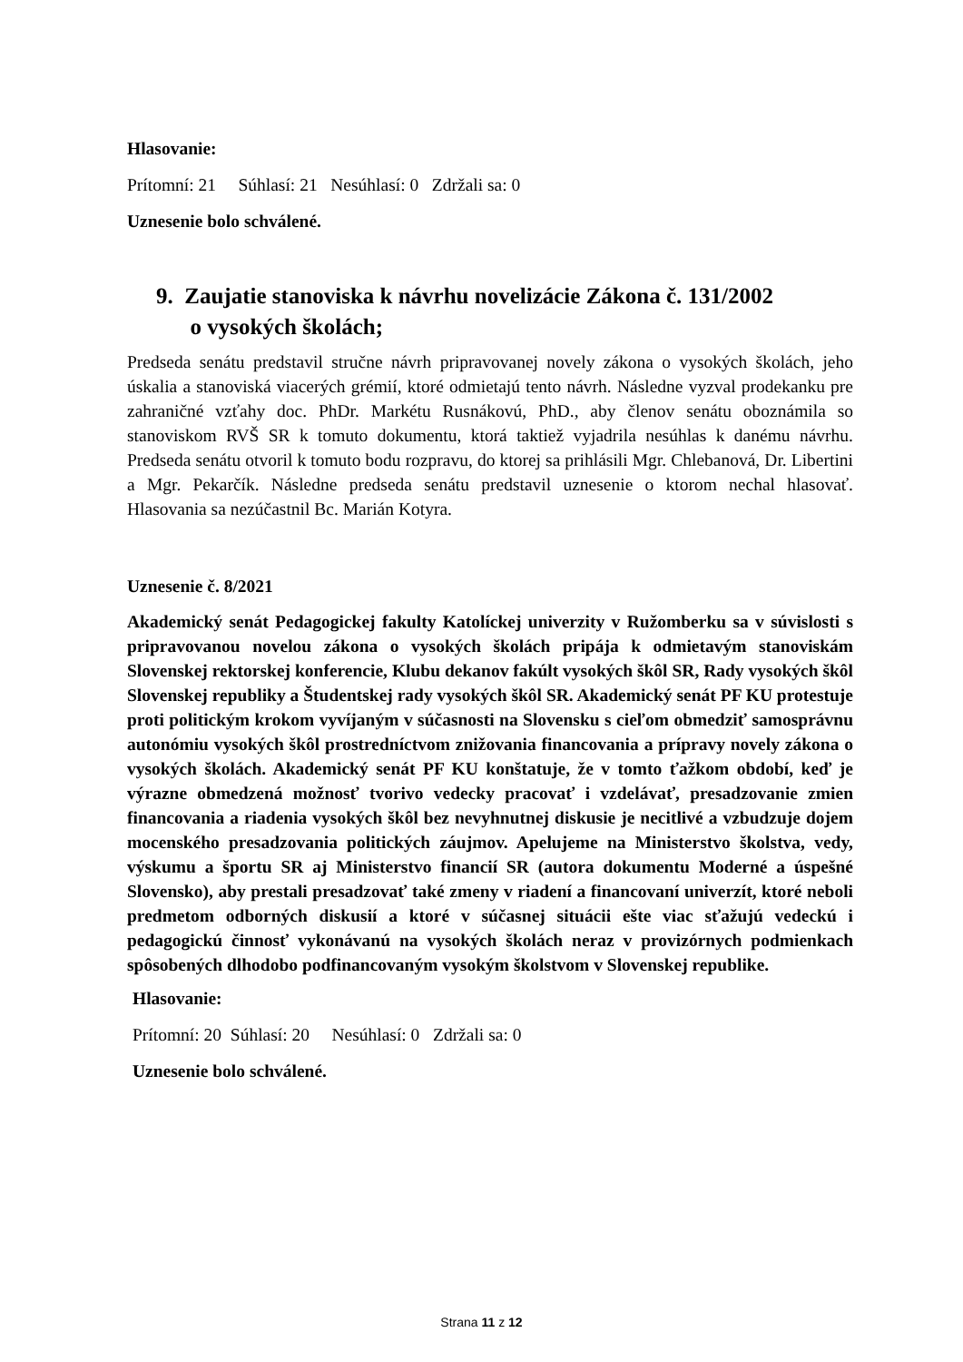Hlasovanie:
Prítomní: 21 Súhlasí: 21 Nesúhlasí: 0 Zdržali sa: 0
Uznesenie bolo schválené.
9. Zaujatie stanoviska k návrhu novelizácie Zákona č. 131/2002
o vysokých školách;
Predseda senátu predstavil stručne návrh pripravovanej novely zákona o vysokých školách, jeho úskalia a stanoviská viacerých grémií, ktoré odmietajú tento návrh. Následne vyzval prodekanku pre zahraničné vzťahy doc. PhDr. Markétu Rusnákovú, PhD., aby členov senátu oboznámila so stanoviskom RVŠ SR k tomuto dokumentu, ktorá taktiež vyjadrila nesúhlas k danému návrhu. Predseda senátu otvoril k tomuto bodu rozpravu, do ktorej sa prihlásili Mgr. Chlebanová, Dr. Libertini a Mgr. Pekarčík. Následne predseda senátu predstavil uznesenie o ktorom nechal hlasovať. Hlasovania sa nezúčastnil Bc. Marián Kotyra.
Uznesenie č. 8/2021
Akademický senát Pedagogickej fakulty Katolíckej univerzity v Ružomberku sa v súvislosti s pripravovanou novelou zákona o vysokých školách pripája k odmietavým stanoviskám Slovenskej rektorskej konferencie, Klubu dekanov fakúlt vysokých škôl SR, Rady vysokých škôl Slovenskej republiky a Študentskej rady vysokých škôl SR. Akademický senát PF KU protestuje proti politickým krokom vyvíjaným v súčasnosti na Slovensku s cieľom obmedziť samosprávnu autonómiu vysokých škôl prostredníctvom znižovania financovania a prípravy novely zákona o vysokých školách. Akademický senát PF KU konštatuje, že v tomto ťažkom období, keď je výrazne obmedzená možnosť tvorivo vedecky pracovať i vzdelávať, presadzovanie zmien financovania a riadenia vysokých škôl bez nevyhnutnej diskusie je necitlivé a vzbudzuje dojem mocenského presadzovania politických záujmov. Apelujeme na Ministerstvo školstva, vedy, výskumu a športu SR aj Ministerstvo financií SR (autora dokumentu Moderné a úspešné Slovensko), aby prestali presadzovať také zmeny v riadení a financovaní univerzít, ktoré neboli predmetom odborných diskusií a ktoré v súčasnej situácii ešte viac sťažujú vedeckú i pedagogickú činnosť vykonávanú na vysokých školách neraz v provizórnych podmienkach spôsobených dlhodobo podfinancovaným vysokým školstvom v Slovenskej republike.
Hlasovanie:
Prítomní: 20 Súhlasí: 20 Nesúhlasí: 0 Zdržali sa: 0
Uznesenie bolo schválené.
Strana 11 z 12